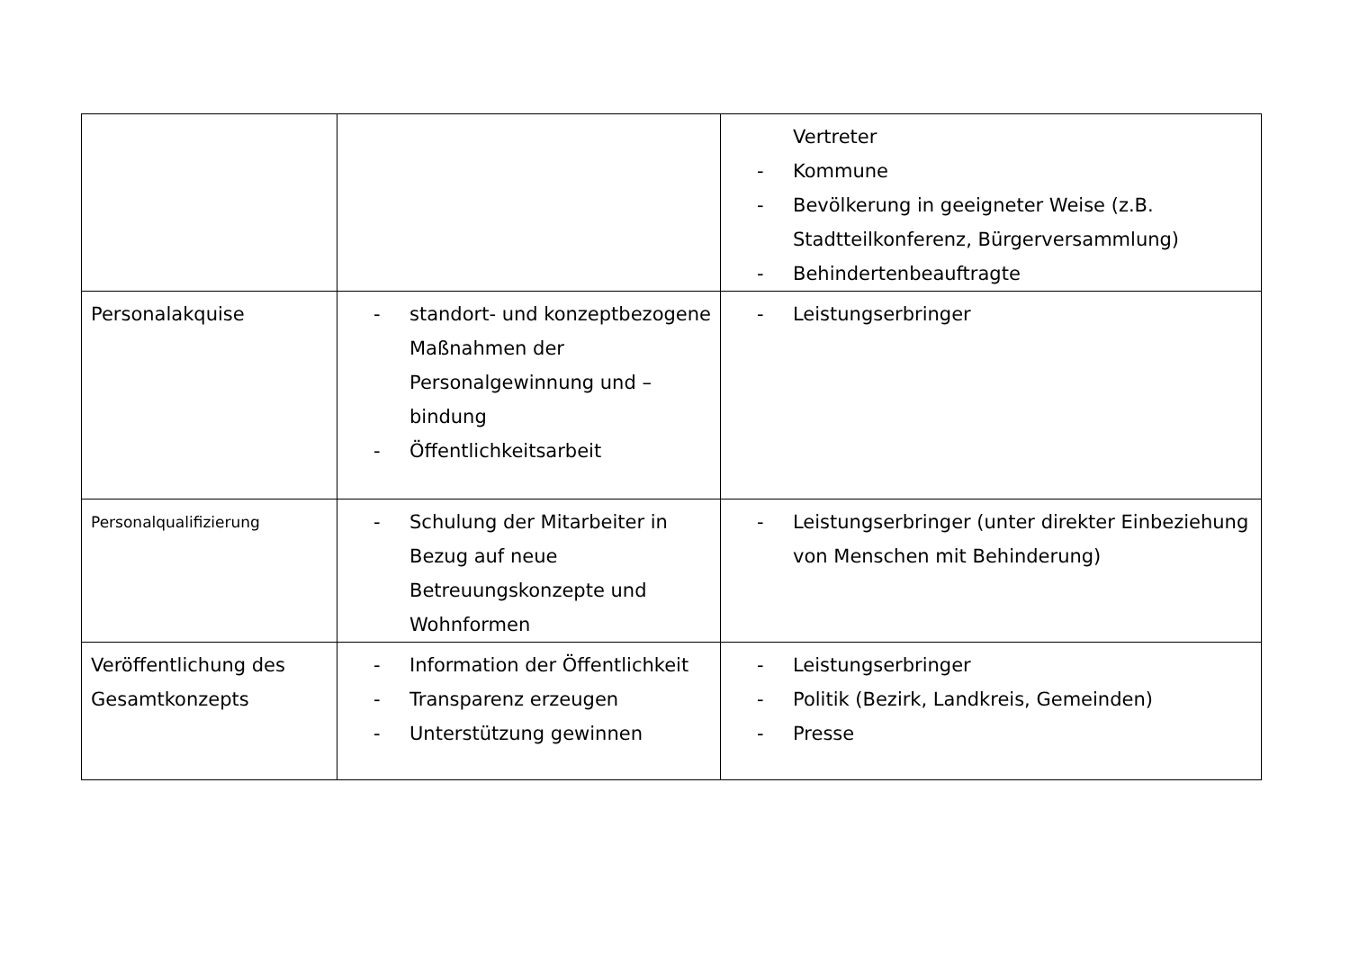| | | Vertreter - Kommune - Bevölkerung in geeigneter Weise (z.B. Stadtteilkonferenz, Bürgerversammlung) - Behindertenbeauftragte |
| Personalakquise | - standort- und konzeptbezogene Maßnahmen der Personalgewinnung und –bindung - Öffentlichkeitsarbeit | - Leistungserbringer |
| Personalqualifizierung | - Schulung der Mitarbeiter in Bezug auf neue Betreuungskonzepte und Wohnformen | - Leistungserbringer (unter direkter Einbeziehung von Menschen mit Behinderung) |
| Veröffentlichung des Gesamtkonzepts | - Information der Öffentlichkeit - Transparenz erzeugen - Unterstützung gewinnen | - Leistungserbringer - Politik (Bezirk, Landkreis, Gemeinden) - Presse |